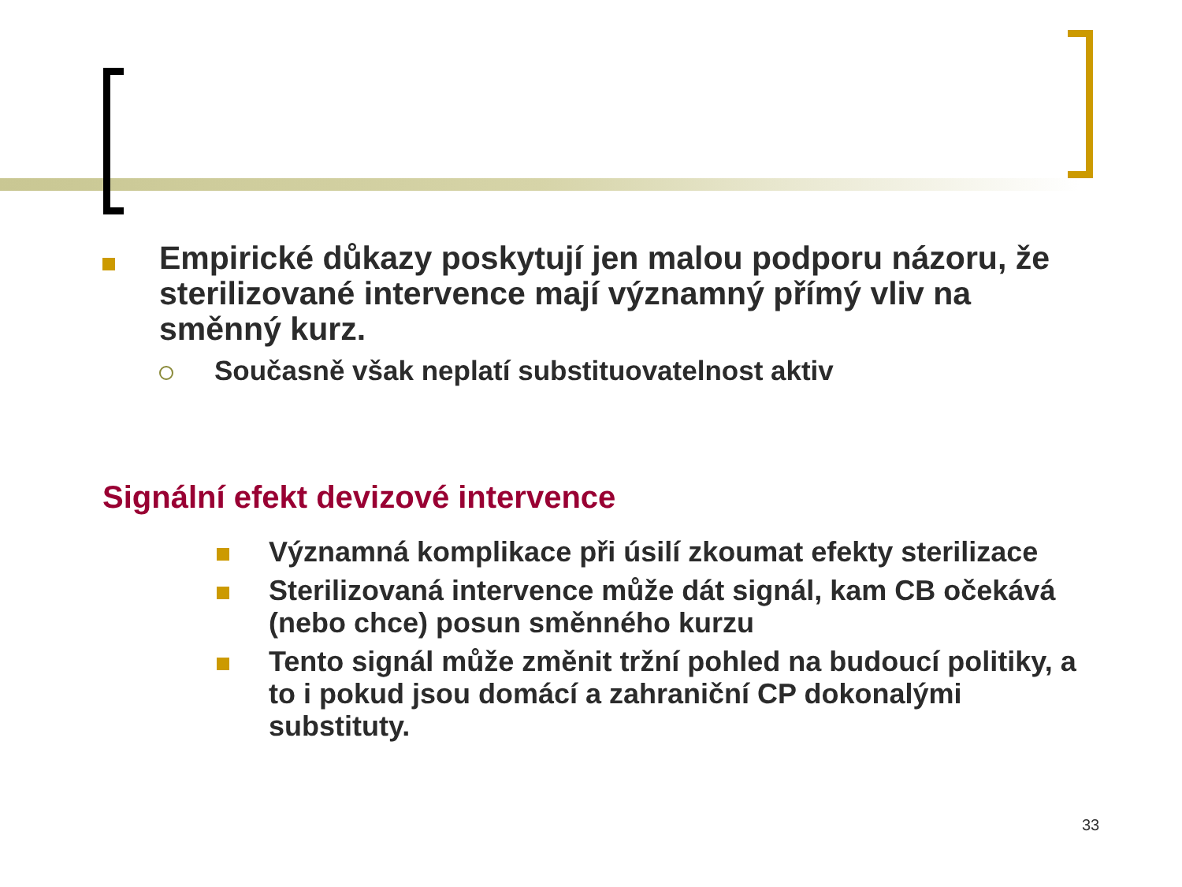Empirické důkazy poskytují jen malou podporu názoru, že sterilizované intervence mají významný přímý vliv na směnný kurz.
Současně však neplatí substituovatelnost aktiv
Signální efekt devizové intervence
Významná komplikace při úsilí zkoumat efekty sterilizace
Sterilizovaná intervence může dát signál, kam CB očekává (nebo chce) posun směnného kurzu
Tento signál může změnit tržní pohled na budoucí politiky, a to i pokud jsou domácí a zahraniční CP dokonalými substituty.
33